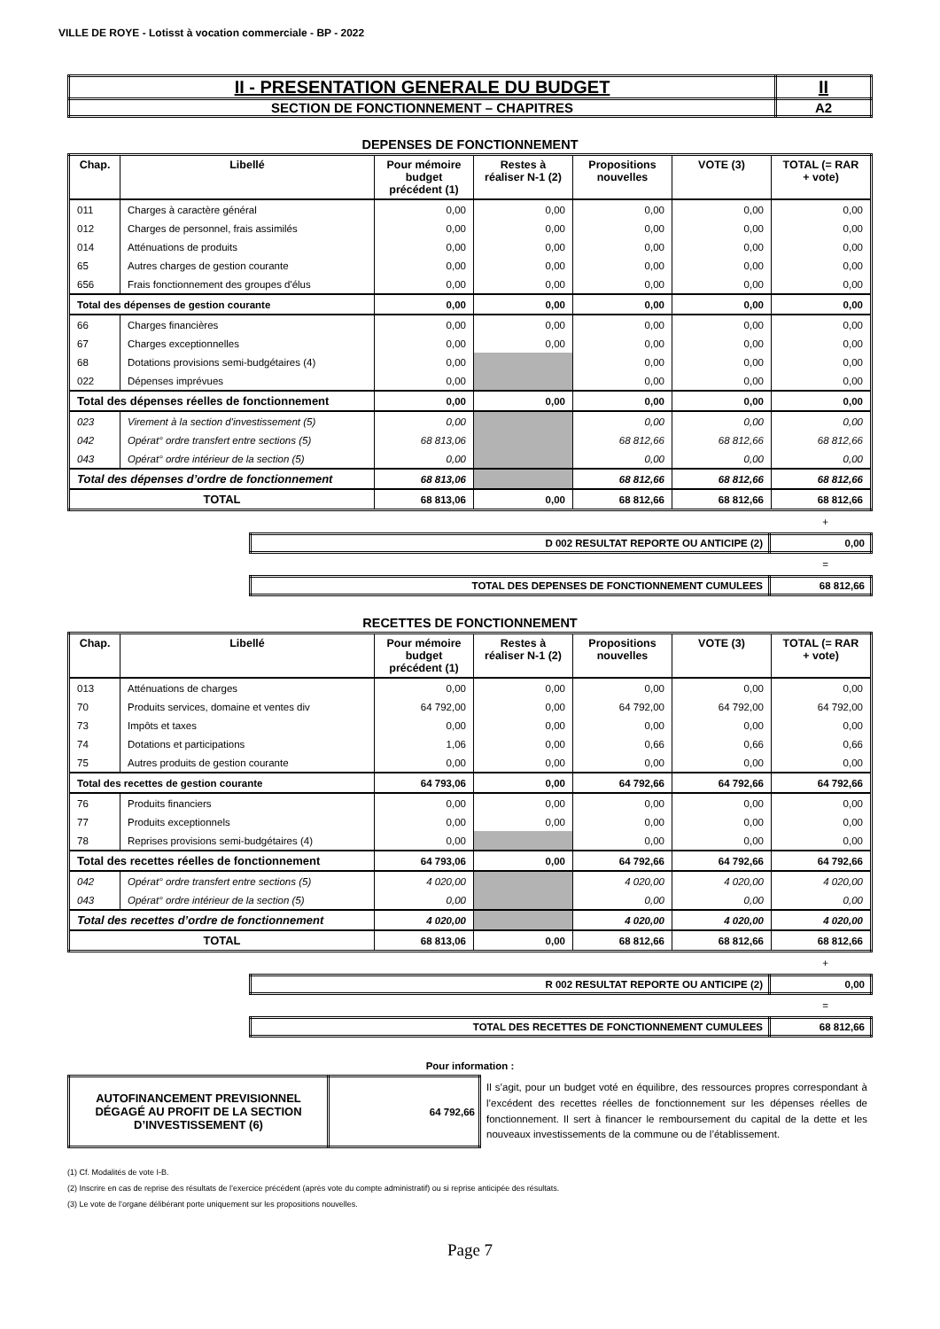VILLE DE ROYE - Lotisst à vocation commerciale - BP - 2022
| II - PRESENTATION GENERALE DU BUDGET | II |
| SECTION DE FONCTIONNEMENT – CHAPITRES | A2 |
DEPENSES DE FONCTIONNEMENT
| Chap. | Libellé | Pour mémoire budget précédent (1) | Restes à réaliser N-1 (2) | Propositions nouvelles | VOTE (3) | TOTAL (= RAR + vote) |
| --- | --- | --- | --- | --- | --- | --- |
| 011 | Charges à caractère général | 0,00 | 0,00 | 0,00 | 0,00 | 0,00 |
| 012 | Charges de personnel, frais assimilés | 0,00 | 0,00 | 0,00 | 0,00 | 0,00 |
| 014 | Atténuations de produits | 0,00 | 0,00 | 0,00 | 0,00 | 0,00 |
| 65 | Autres charges de gestion courante | 0,00 | 0,00 | 0,00 | 0,00 | 0,00 |
| 656 | Frais fonctionnement des groupes d'élus | 0,00 | 0,00 | 0,00 | 0,00 | 0,00 |
| Total des dépenses de gestion courante | | 0,00 | 0,00 | 0,00 | 0,00 | 0,00 |
| 66 | Charges financières | 0,00 | 0,00 | 0,00 | 0,00 | 0,00 |
| 67 | Charges exceptionnelles | 0,00 | 0,00 | 0,00 | 0,00 | 0,00 |
| 68 | Dotations provisions semi-budgétaires (4) | 0,00 | | 0,00 | 0,00 | 0,00 |
| 022 | Dépenses imprévues | 0,00 | | 0,00 | 0,00 | 0,00 |
| Total des dépenses réelles de fonctionnement | | 0,00 | 0,00 | 0,00 | 0,00 | 0,00 |
| 023 | Virement à la section d'investissement (5) | 0,00 | | 0,00 | 0,00 | 0,00 |
| 042 | Opérat° ordre transfert entre sections (5) | 68 813,06 | | 68 812,66 | 68 812,66 | 68 812,66 |
| 043 | Opérat° ordre intérieur de la section (5) | 0,00 | | 0,00 | 0,00 | 0,00 |
| Total des dépenses d’ordre de fonctionnement | | 68 813,06 | | 68 812,66 | 68 812,66 | 68 812,66 |
| TOTAL | | 68 813,06 | 0,00 | 68 812,66 | 68 812,66 | 68 812,66 |
+
| D 002 RESULTAT REPORTE OU ANTICIPE (2) | 0,00 |
=
| TOTAL DES DEPENSES DE FONCTIONNEMENT CUMULEES | 68 812,66 |
RECETTES DE FONCTIONNEMENT
| Chap. | Libellé | Pour mémoire budget précédent (1) | Restes à réaliser N-1 (2) | Propositions nouvelles | VOTE (3) | TOTAL (= RAR + vote) |
| --- | --- | --- | --- | --- | --- | --- |
| 013 | Atténuations de charges | 0,00 | 0,00 | 0,00 | 0,00 | 0,00 |
| 70 | Produits services, domaine et ventes div | 64 792,00 | 0,00 | 64 792,00 | 64 792,00 | 64 792,00 |
| 73 | Impôts et taxes | 0,00 | 0,00 | 0,00 | 0,00 | 0,00 |
| 74 | Dotations et participations | 1,06 | 0,00 | 0,66 | 0,66 | 0,66 |
| 75 | Autres produits de gestion courante | 0,00 | 0,00 | 0,00 | 0,00 | 0,00 |
| Total des recettes de gestion courante | | 64 793,06 | 0,00 | 64 792,66 | 64 792,66 | 64 792,66 |
| 76 | Produits financiers | 0,00 | 0,00 | 0,00 | 0,00 | 0,00 |
| 77 | Produits exceptionnels | 0,00 | 0,00 | 0,00 | 0,00 | 0,00 |
| 78 | Reprises provisions semi-budgétaires (4) | 0,00 | | 0,00 | 0,00 | 0,00 |
| Total des recettes réelles de fonctionnement | | 64 793,06 | 0,00 | 64 792,66 | 64 792,66 | 64 792,66 |
| 042 | Opérat° ordre transfert entre sections (5) | 4 020,00 | | 4 020,00 | 4 020,00 | 4 020,00 |
| 043 | Opérat° ordre intérieur de la section (5) | 0,00 | | 0,00 | 0,00 | 0,00 |
| Total des recettes d’ordre de fonctionnement | | 4 020,00 | | 4 020,00 | 4 020,00 | 4 020,00 |
| TOTAL | | 68 813,06 | 0,00 | 68 812,66 | 68 812,66 | 68 812,66 |
+
| R 002 RESULTAT REPORTE OU ANTICIPE (2) | 0,00 |
=
| TOTAL DES RECETTES DE FONCTIONNEMENT CUMULEES | 68 812,66 |
Pour information :
| AUTOFINANCEMENT PREVISIONNEL DÉGAGÉ AU PROFIT DE LA SECTION D’INVESTISSEMENT (6) | 64 792,66 | Il s’agit, pour un budget voté en équilibre, des ressources propres correspondant à l’excédent des recettes réelles de fonctionnement sur les dépenses réelles de fonctionnement. Il sert à financer le remboursement du capital de la dette et les nouveaux investissements de la commune ou de l’établissement. |
(1) Cf. Modalités de vote I-B.
(2) Inscrire en cas de reprise des résultats de l’exercice précédent (après vote du compte administratif) ou si reprise anticipée des résultats.
(3) Le vote de l’organe délibérant porte uniquement sur les propositions nouvelles.
Page 7